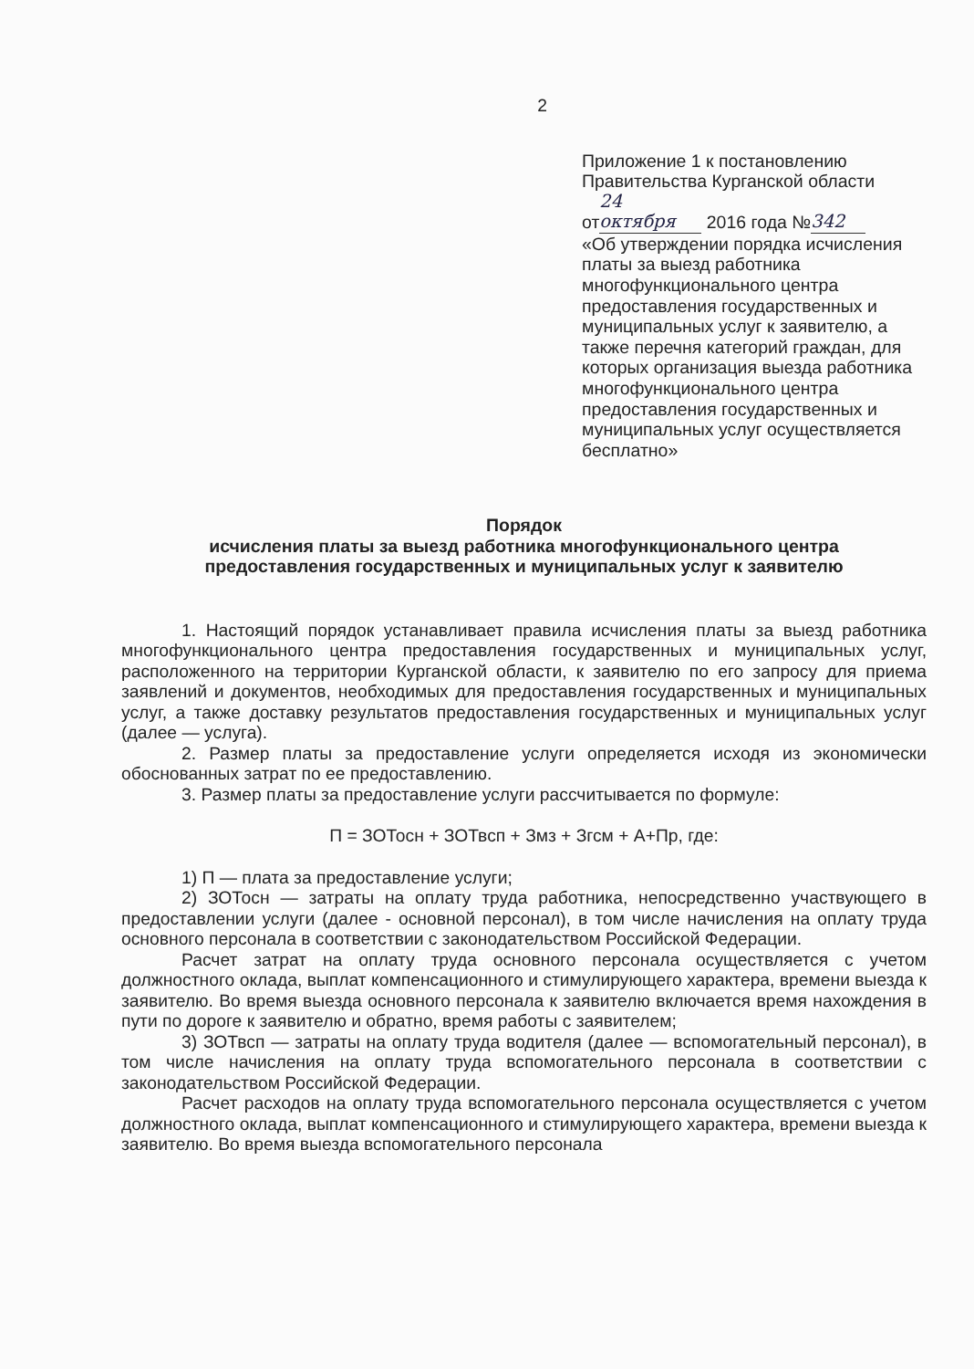2
Приложение 1 к постановлению
Правительства Курганской области
от 24 октября 2016 года № 342
«Об утверждении порядка исчисления платы за выезд работника многофункционального центра предоставления государственных и муниципальных услуг к заявителю, а также перечня категорий граждан, для которых организация выезда работника многофункционального центра предоставления государственных и муниципальных услуг осуществляется бесплатно»
Порядок
исчисления платы за выезд работника многофункционального центра
предоставления государственных и муниципальных услуг к заявителю
1. Настоящий порядок устанавливает правила исчисления платы за выезд работника многофункционального центра предоставления государственных и муниципальных услуг, расположенного на территории Курганской области, к заявителю по его запросу для приема заявлений и документов, необходимых для предоставления государственных и муниципальных услуг, а также доставку результатов предоставления государственных и муниципальных услуг (далее — услуга).
2. Размер платы за предоставление услуги определяется исходя из экономически обоснованных затрат по ее предоставлению.
3. Размер платы за предоставление услуги рассчитывается по формуле:
П = ЗОТосн + ЗОТвсп + Змз + Згсм + А+Пр, где:
1) П — плата за предоставление услуги;
2) ЗОТосн — затраты на оплату труда работника, непосредственно участвующего в предоставлении услуги (далее - основной персонал), в том числе начисления на оплату труда основного персонала в соответствии с законодательством Российской Федерации.
Расчет затрат на оплату труда основного персонала осуществляется с учетом должностного оклада, выплат компенсационного и стимулирующего характера, времени выезда к заявителю. Во время выезда основного персонала к заявителю включается время нахождения в пути по дороге к заявителю и обратно, время работы с заявителем;
3) ЗОТвсп — затраты на оплату труда водителя (далее — вспомогательный персонал), в том числе начисления на оплату труда вспомогательного персонала в соответствии с законодательством Российской Федерации.
Расчет расходов на оплату труда вспомогательного персонала осуществляется с учетом должностного оклада, выплат компенсационного и стимулирующего характера, времени выезда к заявителю. Во время выезда вспомогательного персонала